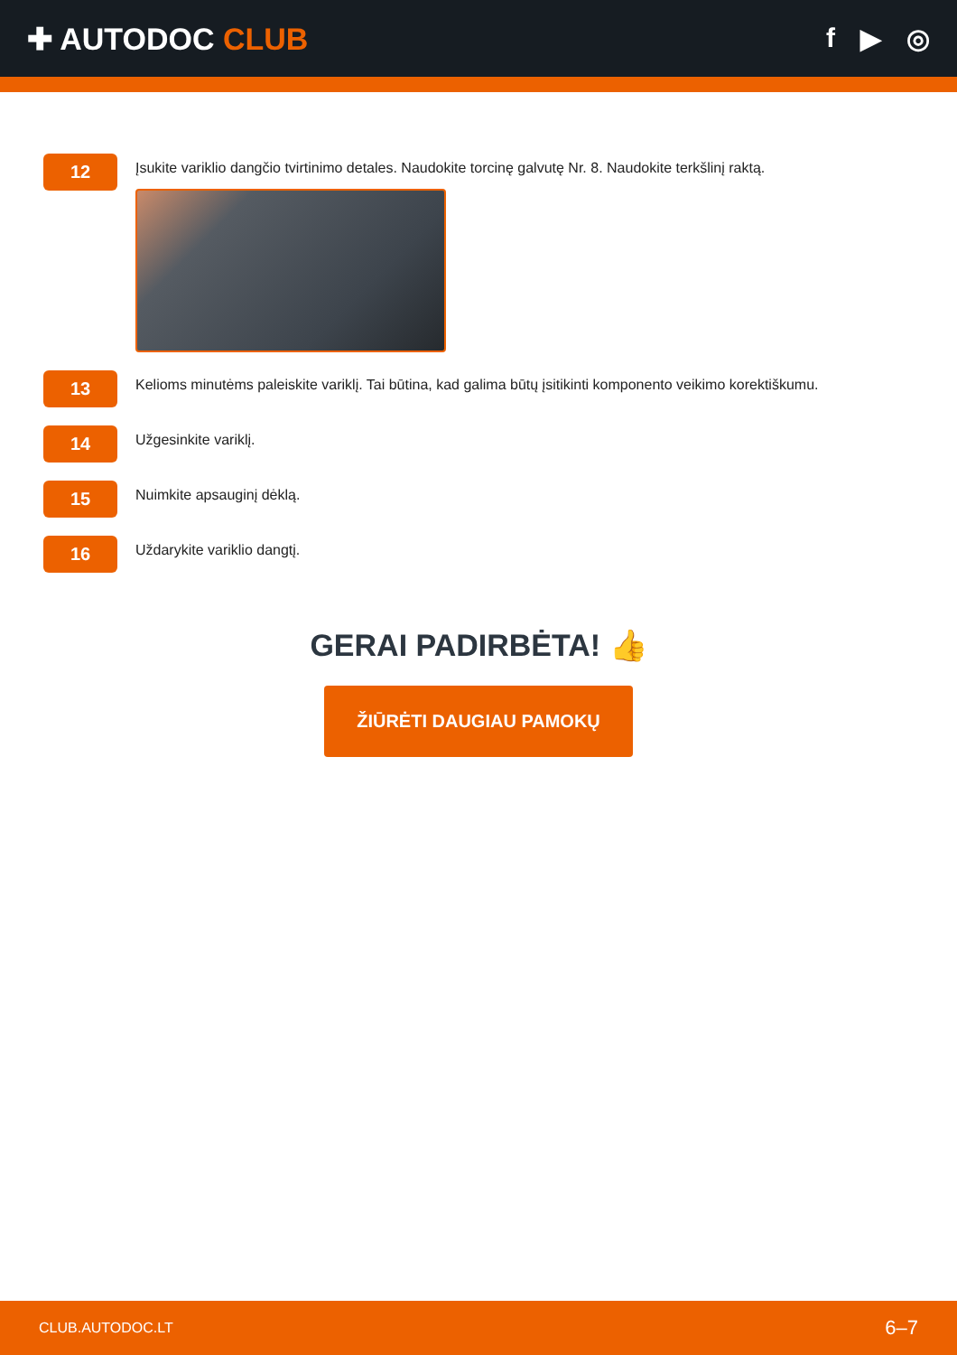✚ AUTODOC CLUB f ▶ ◎
12
Įsukite variklio dangčio tvirtinimo detales. Naudokite torcinę galvutę Nr. 8. Naudokite terkšlinį raktą.
13
Kelioms minutėms paleiskite variklį. Tai būtina, kad galima būtų įsitikinti komponento veikimo korektiškumu.
14
Užgesinkite variklį.
15
Nuimkite apsauginį dėklą.
16
Uždarykite variklio dangtį.
GERAI PADIRBĖTA! 👍
ŽIŪRĖTI DAUGIAU PAMOKŲ
CLUB.AUTODOC.LT 6–7